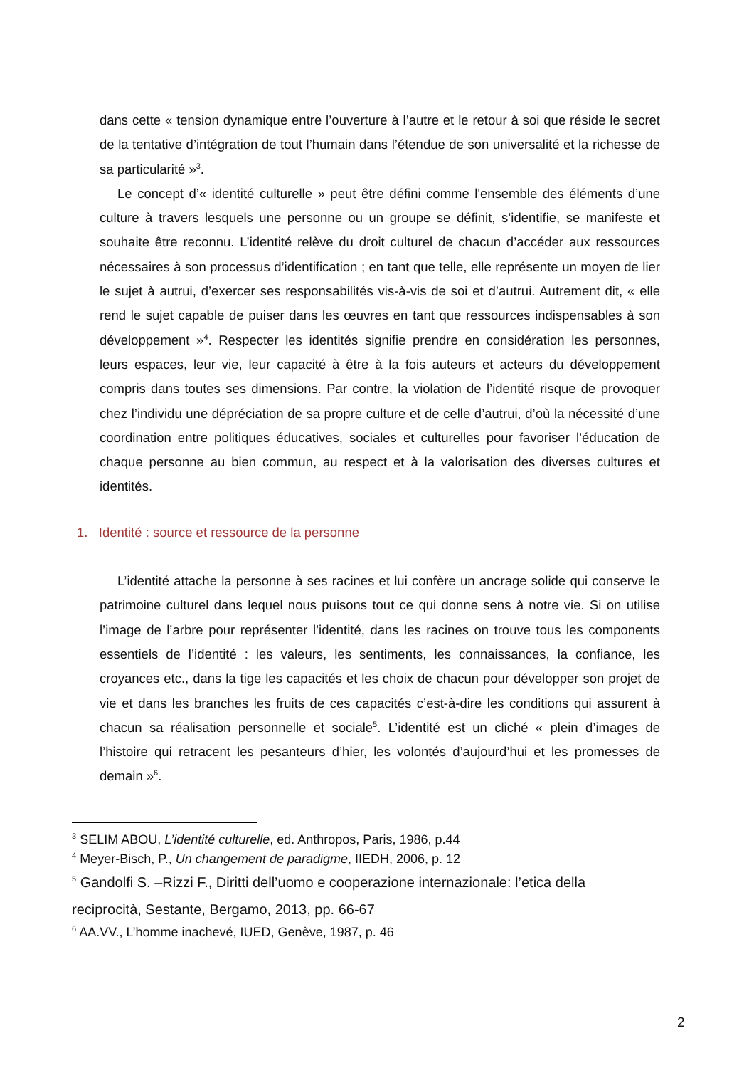dans cette « tension dynamique entre l’ouverture à l’autre et le retour à soi que réside le secret de la tentative d’intégration de tout l’humain dans l’étendue de son universalité et la richesse de sa particularité »<sup>3</sup>.
Le concept d’« identité culturelle » peut être défini comme l'ensemble des éléments d’une culture à travers lesquels une personne ou un groupe se définit, s’identifie, se manifeste et souhaite être reconnu. L’identité relève du droit culturel de chacun d’accéder aux ressources nécessaires à son processus d’identification ; en tant que telle, elle représente un moyen de lier le sujet à autrui, d’exercer ses responsabilités vis-à-vis de soi et d’autrui. Autrement dit, « elle rend le sujet capable de puiser dans les œuvres en tant que ressources indispensables à son développement »<sup>4</sup>. Respecter les identités signifie prendre en considération les personnes, leurs espaces, leur vie, leur capacité à être à la fois auteurs et acteurs du développement compris dans toutes ses dimensions. Par contre, la violation de l’identité risque de provoquer chez l’individu une dépréciation de sa propre culture et de celle d’autrui, d’où la nécessité d’une coordination entre politiques éducatives, sociales et culturelles pour favoriser l’éducation de chaque personne au bien commun, au respect et à la valorisation des diverses cultures et identités.
1. Identité : source et ressource de la personne
L’identité attache la personne à ses racines et lui confère un ancrage solide qui conserve le patrimoine culturel dans lequel nous puisons tout ce qui donne sens à notre vie. Si on utilise l’image de l’arbre pour représenter l’identité, dans les racines on trouve tous les components essentiels de l’identité : les valeurs, les sentiments, les connaissances, la confiance, les croyances etc., dans la tige les capacités et les choix de chacun pour développer son projet de vie et dans les branches les fruits de ces capacités c’est-à-dire les conditions qui assurent à chacun sa réalisation personnelle et sociale<sup>5</sup>. L’identité est un cliché « plein d’images de l’histoire qui retracent les pesanteurs d’hier, les volontés d’aujourd’hui et les promesses de demain »<sup>6</sup>.
<sup>3</sup> SELIM ABOU, L’identité culturelle, ed. Anthropos, Paris, 1986, p.44
<sup>4</sup> Meyer-Bisch, P., Un changement de paradigme, IIEDH, 2006, p. 12
<sup>5</sup> Gandolfi S. –Rizzi F., Diritti dell’uomo e cooperazione internazionale: l’etica della reciprocità, Sestante, Bergamo, 2013, pp. 66-67
<sup>6</sup> AA.VV., L’homme inachevé, IUED, Genève, 1987, p. 46
2